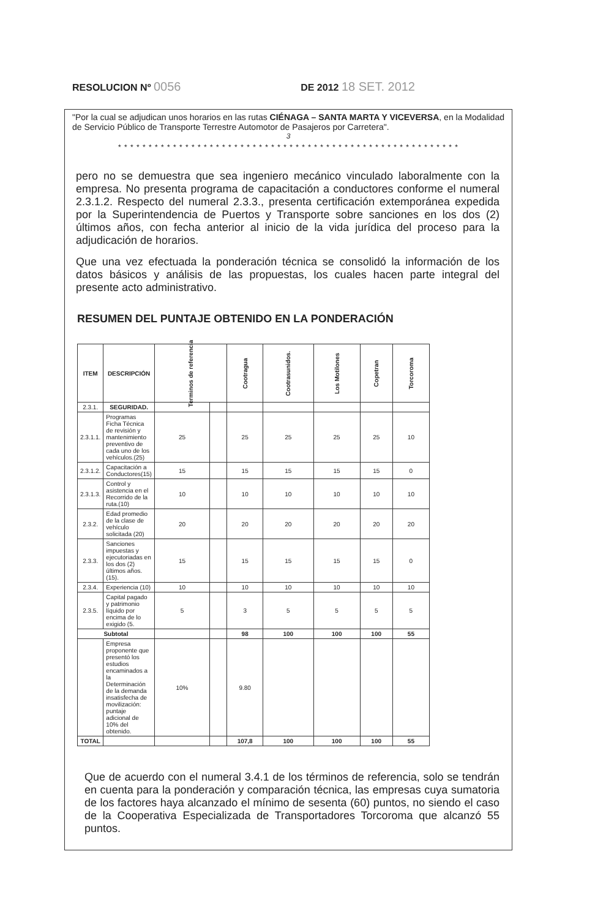RESOLUCION Nº 0056 DE 2012 18 SET. 2012
"Por la cual se adjudican unos horarios en las rutas CIÉNAGA – SANTA MARTA Y VICEVERSA, en la Modalidad de Servicio Público de Transporte Terrestre Automotor de Pasajeros por Carretera".
3
* * * * * * * * * * * * * * * * * * * * * * * * * * * * * * * * * * * * * * * * * * * * * * * * * * * * * * * *
pero no se demuestra que sea ingeniero mecánico vinculado laboralmente con la empresa. No presenta programa de capacitación a conductores conforme el numeral 2.3.1.2. Respecto del numeral 2.3.3., presenta certificación extemporánea expedida por la Superintendencia de Puertos y Transporte sobre sanciones en los dos (2) últimos años, con fecha anterior al inicio de la vida jurídica del proceso para la adjudicación de horarios.
Que una vez efectuada la ponderación técnica se consolidó la información de los datos básicos y análisis de las propuestas, los cuales hacen parte integral del presente acto administrativo.
RESUMEN DEL PUNTAJE OBTENIDO EN LA PONDERACIÓN
| ITEM | DESCRIPCIÓN | Terminos de referencia | | Cootragua | Cootrasunidos. | Los Motilones | Copetran | Torcoroma |
| --- | --- | --- | --- | --- | --- | --- | --- | --- |
| 2.3.1. | SEGURIDAD. | | | | | | | |
| 2.3.1.1. | Programas Ficha Técnica de revisión y mantenimiento preventivo de cada uno de los vehículos.(25) | 25 | | 25 | 25 | 25 | 25 | 10 |
| 2.3.1.2. | Capacitación a Conductores(15) | 15 | | 15 | 15 | 15 | 15 | 0 |
| 2.3.1.3. | Control y asistencia en el Recorrido de la ruta.(10) | 10 | | 10 | 10 | 10 | 10 | 10 |
| 2.3.2. | Edad promedio de la clase de vehículo solicitada (20) | 20 | | 20 | 20 | 20 | 20 | 20 |
| 2.3.3. | Sanciones impuestas y ejecutoriadas en los dos (2) últimos años. (15). | 15 | | 15 | 15 | 15 | 15 | 0 |
| 2.3.4. | Experiencia (10) | 10 | | 10 | 10 | 10 | 10 | 10 |
| 2.3.5. | Capital pagado y patrimonio líquido por encima de lo exigido (5. | 5 | | 3 | 5 | 5 | 5 | 5 |
| Subtotal | | | | 98 | 100 | 100 | 100 | 55 |
| | Empresa proponente que presentó los estudios encaminados a la Determinación de la demanda insatisfecha de movilización: puntaje adicional de 10% del obtenido. | 10% | | 9.80 | | | | |
| TOTAL | | | | 107,8 | 100 | 100 | 100 | 55 |
Que de acuerdo con el numeral 3.4.1 de los términos de referencia, solo se tendrán en cuenta para la ponderación y comparación técnica, las empresas cuya sumatoria de los factores haya alcanzado el mínimo de sesenta (60) puntos, no siendo el caso de la Cooperativa Especializada de Transportadores Torcoroma que alcanzó 55 puntos.